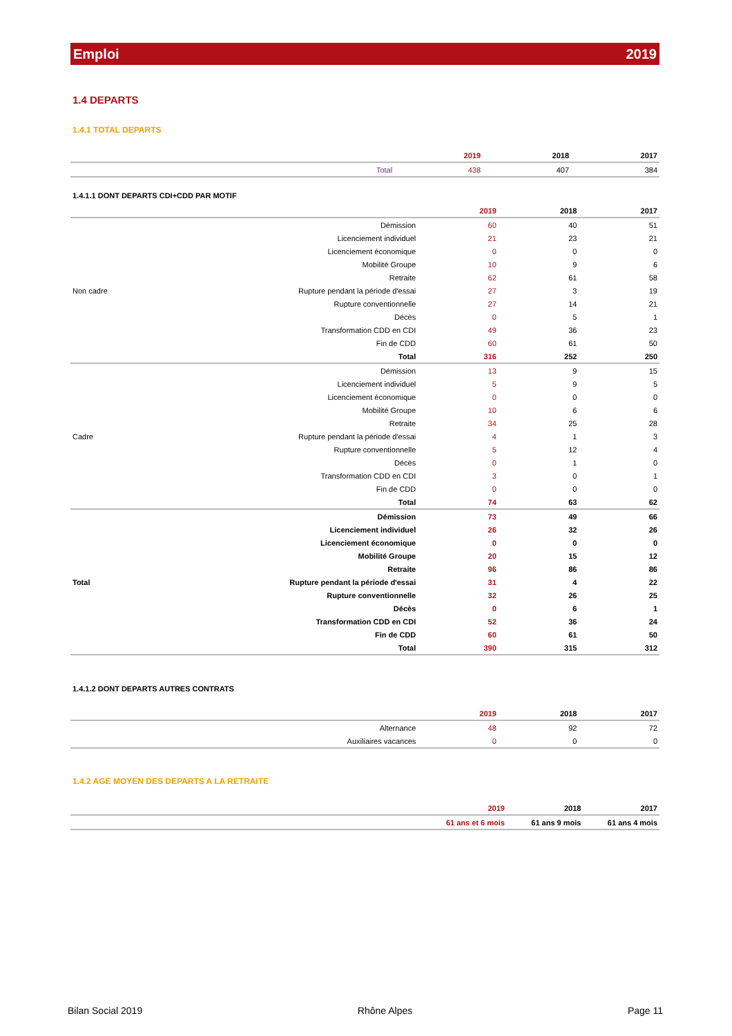Emploi 2019
1.4 DEPARTS
1.4.1 TOTAL DEPARTS
| | 2019 | 2018 | 2017 |
| --- | --- | --- | --- |
| Total | 438 | 407 | 384 |
1.4.1.1 DONT DEPARTS CDI+CDD PAR MOTIF
| | | 2019 | 2018 | 2017 |
| --- | --- | --- | --- | --- |
| Non cadre | Démission | 60 | 40 | 51 |
| | Licenciement individuel | 21 | 23 | 21 |
| | Licenciement économique | 0 | 0 | 0 |
| | Mobilité Groupe | 10 | 9 | 6 |
| | Retraite | 62 | 61 | 58 |
| | Rupture pendant la période d'essai | 27 | 3 | 19 |
| | Rupture conventionnelle | 27 | 14 | 21 |
| | Décès | 0 | 5 | 1 |
| | Transformation CDD en CDI | 49 | 36 | 23 |
| | Fin de CDD | 60 | 61 | 50 |
| | Total | 316 | 252 | 250 |
| Cadre | Démission | 13 | 9 | 15 |
| | Licenciement individuel | 5 | 9 | 5 |
| | Licenciement économique | 0 | 0 | 0 |
| | Mobilité Groupe | 10 | 6 | 6 |
| | Retraite | 34 | 25 | 28 |
| | Rupture pendant la période d'essai | 4 | 1 | 3 |
| | Rupture conventionnelle | 5 | 12 | 4 |
| | Décès | 0 | 1 | 0 |
| | Transformation CDD en CDI | 3 | 0 | 1 |
| | Fin de CDD | 0 | 0 | 0 |
| | Total | 74 | 63 | 62 |
| Total | Démission | 73 | 49 | 66 |
| | Licenciement individuel | 26 | 32 | 26 |
| | Licenciement économique | 0 | 0 | 0 |
| | Mobilité Groupe | 20 | 15 | 12 |
| | Retraite | 96 | 86 | 86 |
| | Rupture pendant la période d'essai | 31 | 4 | 22 |
| | Rupture conventionnelle | 32 | 26 | 25 |
| | Décès | 0 | 6 | 1 |
| | Transformation CDD en CDI | 52 | 36 | 24 |
| | Fin de CDD | 60 | 61 | 50 |
| | Total | 390 | 315 | 312 |
1.4.1.2 DONT DEPARTS AUTRES CONTRATS
| | | 2019 | 2018 | 2017 |
| --- | --- | --- | --- | --- |
| | Alternance | 48 | 92 | 72 |
| | Auxiliaires vacances | 0 | 0 | 0 |
1.4.2 AGE MOYEN DES DEPARTS A LA RETRAITE
| | 2019 | 2018 | 2017 |
| --- | --- | --- | --- |
| | 61 ans et 6 mois | 61 ans 9 mois | 61 ans 4 mois |
Bilan Social 2019 Rhône Alpes Page 11